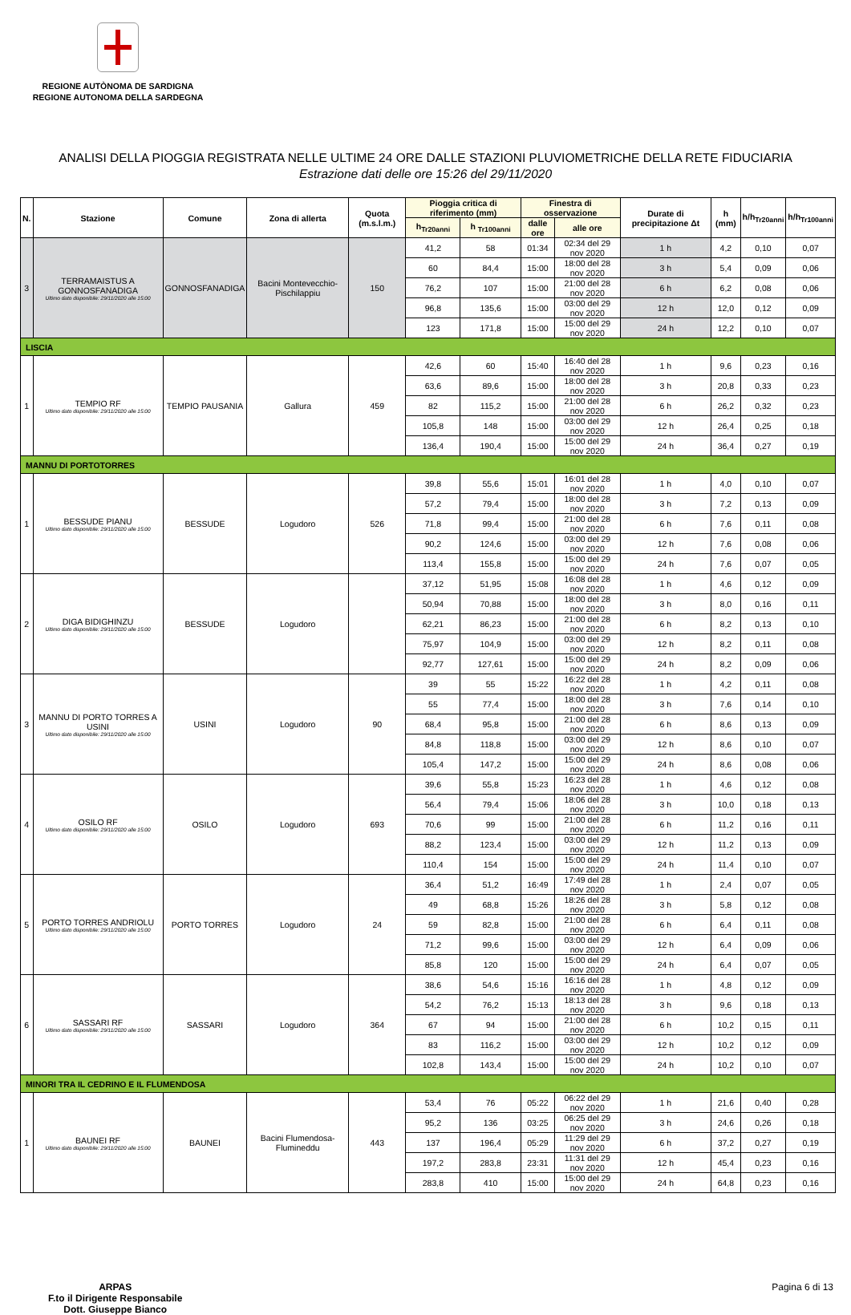REGIONE AUTÒNOMA DE SARDIGNA
REGIONE AUTONOMA DELLA SARDEGNA
ANALISI DELLA PIOGGIA REGISTRATA NELLE ULTIME 24 ORE DALLE STAZIONI PLUVIOMETRICHE DELLA RETE FIDUCIARIA
Estrazione dati delle ore 15:26 del 29/11/2020
| N. | Stazione | Comune | Zona di allerta | Quota (m.s.l.m.) | Pioggia critica di riferimento (mm) | | Finestra di osservazione | | Durate di precipitazione Δt | h (mm) | h/h<sub>Tr20anni</sub> | h/h<sub>Tr100anni</sub> |
| --- | --- | --- | --- | --- | --- | --- | --- | --- | --- | --- | --- | --- |
| | | | | | h<sub>Tr20anni</sub> | h <sub>Tr100anni</sub> | dalle ore | alle ore | | | | |
| 3 | TERRAMAISTUS A GONNOSFANADIGA Ultimo dato disponibile: 29/11/2020 alle 15:00 | GONNOSFANADIGA | Bacini Montevecchio-Pischilappiu | 150 | 41,2 | 58 | 01:34 | 02:34 del 29 nov 2020 | 1 h | 4,2 | 0,10 | 0,07 |
| | | | | | 60 | 84,4 | 15:00 | 18:00 del 28 nov 2020 | 3 h | 5,4 | 0,09 | 0,06 |
| | | | | | 76,2 | 107 | 15:00 | 21:00 del 28 nov 2020 | 6 h | 6,2 | 0,08 | 0,06 |
| | | | | | 96,8 | 135,6 | 15:00 | 03:00 del 29 nov 2020 | 12 h | 12,0 | 0,12 | 0,09 |
| | | | | | 123 | 171,8 | 15:00 | 15:00 del 29 nov 2020 | 24 h | 12,2 | 0,10 | 0,07 |
| LISCIA | | | | | | | | | | | | |
| 1 | TEMPIO RF Ultimo dato disponibile: 29/11/2020 alle 15:00 | TEMPIO PAUSANIA | Gallura | 459 | 42,6 | 60 | 15:40 | 16:40 del 28 nov 2020 | 1 h | 9,6 | 0,23 | 0,16 |
| | | | | | 63,6 | 89,6 | 15:00 | 18:00 del 28 nov 2020 | 3 h | 20,8 | 0,33 | 0,23 |
| | | | | | 82 | 115,2 | 15:00 | 21:00 del 28 nov 2020 | 6 h | 26,2 | 0,32 | 0,23 |
| | | | | | 105,8 | 148 | 15:00 | 03:00 del 29 nov 2020 | 12 h | 26,4 | 0,25 | 0,18 |
| | | | | | 136,4 | 190,4 | 15:00 | 15:00 del 29 nov 2020 | 24 h | 36,4 | 0,27 | 0,19 |
| MANNU DI PORTOTORRES | | | | | | | | | | | | |
| 1 | BESSUDE PIANU Ultimo dato disponibile: 29/11/2020 alle 15:00 | BESSUDE | Logudoro | 526 | 39,8 | 55,6 | 15:01 | 16:01 del 28 nov 2020 | 1 h | 4,0 | 0,10 | 0,07 |
| | | | | | 57,2 | 79,4 | 15:00 | 18:00 del 28 nov 2020 | 3 h | 7,2 | 0,13 | 0,09 |
| | | | | | 71,8 | 99,4 | 15:00 | 21:00 del 28 nov 2020 | 6 h | 7,6 | 0,11 | 0,08 |
| | | | | | 90,2 | 124,6 | 15:00 | 03:00 del 29 nov 2020 | 12 h | 7,6 | 0,08 | 0,06 |
| | | | | | 113,4 | 155,8 | 15:00 | 15:00 del 29 nov 2020 | 24 h | 7,6 | 0,07 | 0,05 |
| 2 | DIGA BIDIGHINZU Ultimo dato disponibile: 29/11/2020 alle 15:00 | BESSUDE | Logudoro | | 37,12 | 51,95 | 15:08 | 16:08 del 28 nov 2020 | 1 h | 4,6 | 0,12 | 0,09 |
| | | | | | 50,94 | 70,88 | 15:00 | 18:00 del 28 nov 2020 | 3 h | 8,0 | 0,16 | 0,11 |
| | | | | | 62,21 | 86,23 | 15:00 | 21:00 del 28 nov 2020 | 6 h | 8,2 | 0,13 | 0,10 |
| | | | | | 75,97 | 104,9 | 15:00 | 03:00 del 29 nov 2020 | 12 h | 8,2 | 0,11 | 0,08 |
| | | | | | 92,77 | 127,61 | 15:00 | 15:00 del 29 nov 2020 | 24 h | 8,2 | 0,09 | 0,06 |
| 3 | MANNU DI PORTO TORRES A USINI Ultimo dato disponibile: 29/11/2020 alle 15:00 | USINI | Logudoro | 90 | 39 | 55 | 15:22 | 16:22 del 28 nov 2020 | 1 h | 4,2 | 0,11 | 0,08 |
| | | | | | 55 | 77,4 | 15:00 | 18:00 del 28 nov 2020 | 3 h | 7,6 | 0,14 | 0,10 |
| | | | | | 68,4 | 95,8 | 15:00 | 21:00 del 28 nov 2020 | 6 h | 8,6 | 0,13 | 0,09 |
| | | | | | 84,8 | 118,8 | 15:00 | 03:00 del 29 nov 2020 | 12 h | 8,6 | 0,10 | 0,07 |
| | | | | | 105,4 | 147,2 | 15:00 | 15:00 del 29 nov 2020 | 24 h | 8,6 | 0,08 | 0,06 |
| 4 | OSILO RF Ultimo dato disponibile: 29/11/2020 alle 15:00 | OSILO | Logudoro | 693 | 39,6 | 55,8 | 15:23 | 16:23 del 28 nov 2020 | 1 h | 4,6 | 0,12 | 0,08 |
| | | | | | 56,4 | 79,4 | 15:06 | 18:06 del 28 nov 2020 | 3 h | 10,0 | 0,18 | 0,13 |
| | | | | | 70,6 | 99 | 15:00 | 21:00 del 28 nov 2020 | 6 h | 11,2 | 0,16 | 0,11 |
| | | | | | 88,2 | 123,4 | 15:00 | 03:00 del 29 nov 2020 | 12 h | 11,2 | 0,13 | 0,09 |
| | | | | | 110,4 | 154 | 15:00 | 15:00 del 29 nov 2020 | 24 h | 11,4 | 0,10 | 0,07 |
| 5 | PORTO TORRES ANDRIOLU Ultimo dato disponibile: 29/11/2020 alle 15:00 | PORTO TORRES | Logudoro | 24 | 36,4 | 51,2 | 16:49 | 17:49 del 28 nov 2020 | 1 h | 2,4 | 0,07 | 0,05 |
| | | | | | 49 | 68,8 | 15:26 | 18:26 del 28 nov 2020 | 3 h | 5,8 | 0,12 | 0,08 |
| | | | | | 59 | 82,8 | 15:00 | 21:00 del 28 nov 2020 | 6 h | 6,4 | 0,11 | 0,08 |
| | | | | | 71,2 | 99,6 | 15:00 | 03:00 del 29 nov 2020 | 12 h | 6,4 | 0,09 | 0,06 |
| | | | | | 85,8 | 120 | 15:00 | 15:00 del 29 nov 2020 | 24 h | 6,4 | 0,07 | 0,05 |
| 6 | SASSARI RF Ultimo dato disponibile: 29/11/2020 alle 15:00 | SASSARI | Logudoro | 364 | 38,6 | 54,6 | 15:16 | 16:16 del 28 nov 2020 | 1 h | 4,8 | 0,12 | 0,09 |
| | | | | | 54,2 | 76,2 | 15:13 | 18:13 del 28 nov 2020 | 3 h | 9,6 | 0,18 | 0,13 |
| | | | | | 67 | 94 | 15:00 | 21:00 del 28 nov 2020 | 6 h | 10,2 | 0,15 | 0,11 |
| | | | | | 83 | 116,2 | 15:00 | 03:00 del 29 nov 2020 | 12 h | 10,2 | 0,12 | 0,09 |
| | | | | | 102,8 | 143,4 | 15:00 | 15:00 del 29 nov 2020 | 24 h | 10,2 | 0,10 | 0,07 |
| MINORI TRA IL CEDRINO E IL FLUMENDOSA | | | | | | | | | | | | |
| 1 | BAUNEI RF Ultimo dato disponibile: 29/11/2020 alle 15:00 | BAUNEI | Bacini Flumendosa-Flumineddu | 443 | 53,4 | 76 | 05:22 | 06:22 del 29 nov 2020 | 1 h | 21,6 | 0,40 | 0,28 |
| | | | | | 95,2 | 136 | 03:25 | 06:25 del 29 nov 2020 | 3 h | 24,6 | 0,26 | 0,18 |
| | | | | | 137 | 196,4 | 05:29 | 11:29 del 29 nov 2020 | 6 h | 37,2 | 0,27 | 0,19 |
| | | | | | 197,2 | 283,8 | 23:31 | 11:31 del 29 nov 2020 | 12 h | 45,4 | 0,23 | 0,16 |
| | | | | | 283,8 | 410 | 15:00 | 15:00 del 29 nov 2020 | 24 h | 64,8 | 0,23 | 0,16 |
ARPAS
F.to il Dirigente Responsabile
Dott. Giuseppe Bianco
Pagina 6 di 13